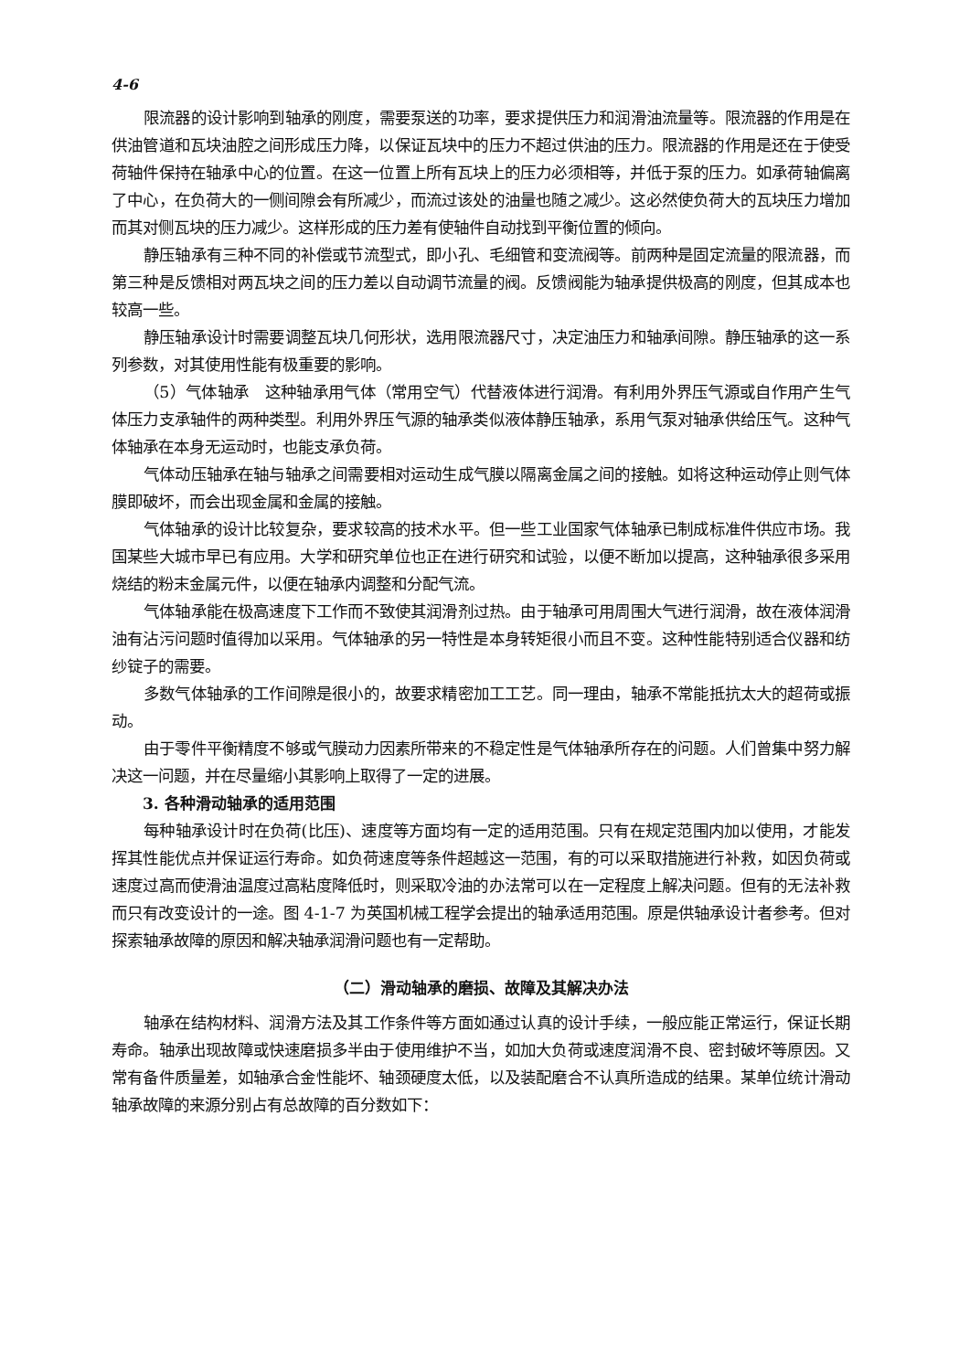4-6
限流器的设计影响到轴承的刚度，需要泵送的功率，要求提供压力和润滑油流量等。限流器的作用是在供油管道和瓦块油腔之间形成压力降，以保证瓦块中的压力不超过供油的压力。限流器的作用是还在于使受荷轴件保持在轴承中心的位置。在这一位置上所有瓦块上的压力必须相等，并低于泵的压力。如承荷轴偏离了中心，在负荷大的一侧间隙会有所减少，而流过该处的油量也随之减少。这必然使负荷大的瓦块压力增加而其对侧瓦块的压力减少。这样形成的压力差有使轴件自动找到平衡位置的倾向。
静压轴承有三种不同的补偿或节流型式，即小孔、毛细管和变流阀等。前两种是固定流量的限流器，而第三种是反馈相对两瓦块之间的压力差以自动调节流量的阀。反馈阀能为轴承提供极高的刚度，但其成本也较高一些。
静压轴承设计时需要调整瓦块几何形状，选用限流器尺寸，决定油压力和轴承间隙。静压轴承的这一系列参数，对其使用性能有极重要的影响。
（5）气体轴承　这种轴承用气体（常用空气）代替液体进行润滑。有利用外界压气源或自作用产生气体压力支承轴件的两种类型。利用外界压气源的轴承类似液体静压轴承，系用气泵对轴承供给压气。这种气体轴承在本身无运动时，也能支承负荷。
气体动压轴承在轴与轴承之间需要相对运动生成气膜以隔离金属之间的接触。如将这种运动停止则气体膜即破坏，而会出现金属和金属的接触。
气体轴承的设计比较复杂，要求较高的技术水平。但一些工业国家气体轴承已制成标准件供应市场。我国某些大城市早已有应用。大学和研究单位也正在进行研究和试验，以便不断加以提高，这种轴承很多采用烧结的粉末金属元件，以便在轴承内调整和分配气流。
气体轴承能在极高速度下工作而不致使其润滑剂过热。由于轴承可用周围大气进行润滑，故在液体润滑油有沾污问题时值得加以采用。气体轴承的另一特性是本身转矩很小而且不变。这种性能特别适合仪器和纺纱锭子的需要。
多数气体轴承的工作间隙是很小的，故要求精密加工工艺。同一理由，轴承不常能抵抗太大的超荷或振动。
由于零件平衡精度不够或气膜动力因素所带来的不稳定性是气体轴承所存在的问题。人们曾集中努力解决这一问题，并在尽量缩小其影响上取得了一定的进展。
3. 各种滑动轴承的适用范围
每种轴承设计时在负荷(比压)、速度等方面均有一定的适用范围。只有在规定范围内加以使用，才能发挥其性能优点并保证运行寿命。如负荷速度等条件超越这一范围，有的可以采取措施进行补救，如因负荷或速度过高而使滑油温度过高粘度降低时，则采取冷油的办法常可以在一定程度上解决问题。但有的无法补救而只有改变设计的一途。图 4-1-7 为英国机械工程学会提出的轴承适用范围。原是供轴承设计者参考。但对探索轴承故障的原因和解决轴承润滑问题也有一定帮助。
（二）滑动轴承的磨损、故障及其解决办法
轴承在结构材料、润滑方法及其工作条件等方面如通过认真的设计手续，一般应能正常运行，保证长期寿命。轴承出现故障或快速磨损多半由于使用维护不当，如加大负荷或速度润滑不良、密封破坏等原因。又常有备件质量差，如轴承合金性能坏、轴颈硬度太低，以及装配磨合不认真所造成的结果。某单位统计滑动轴承故障的来源分别占有总故障的百分数如下：